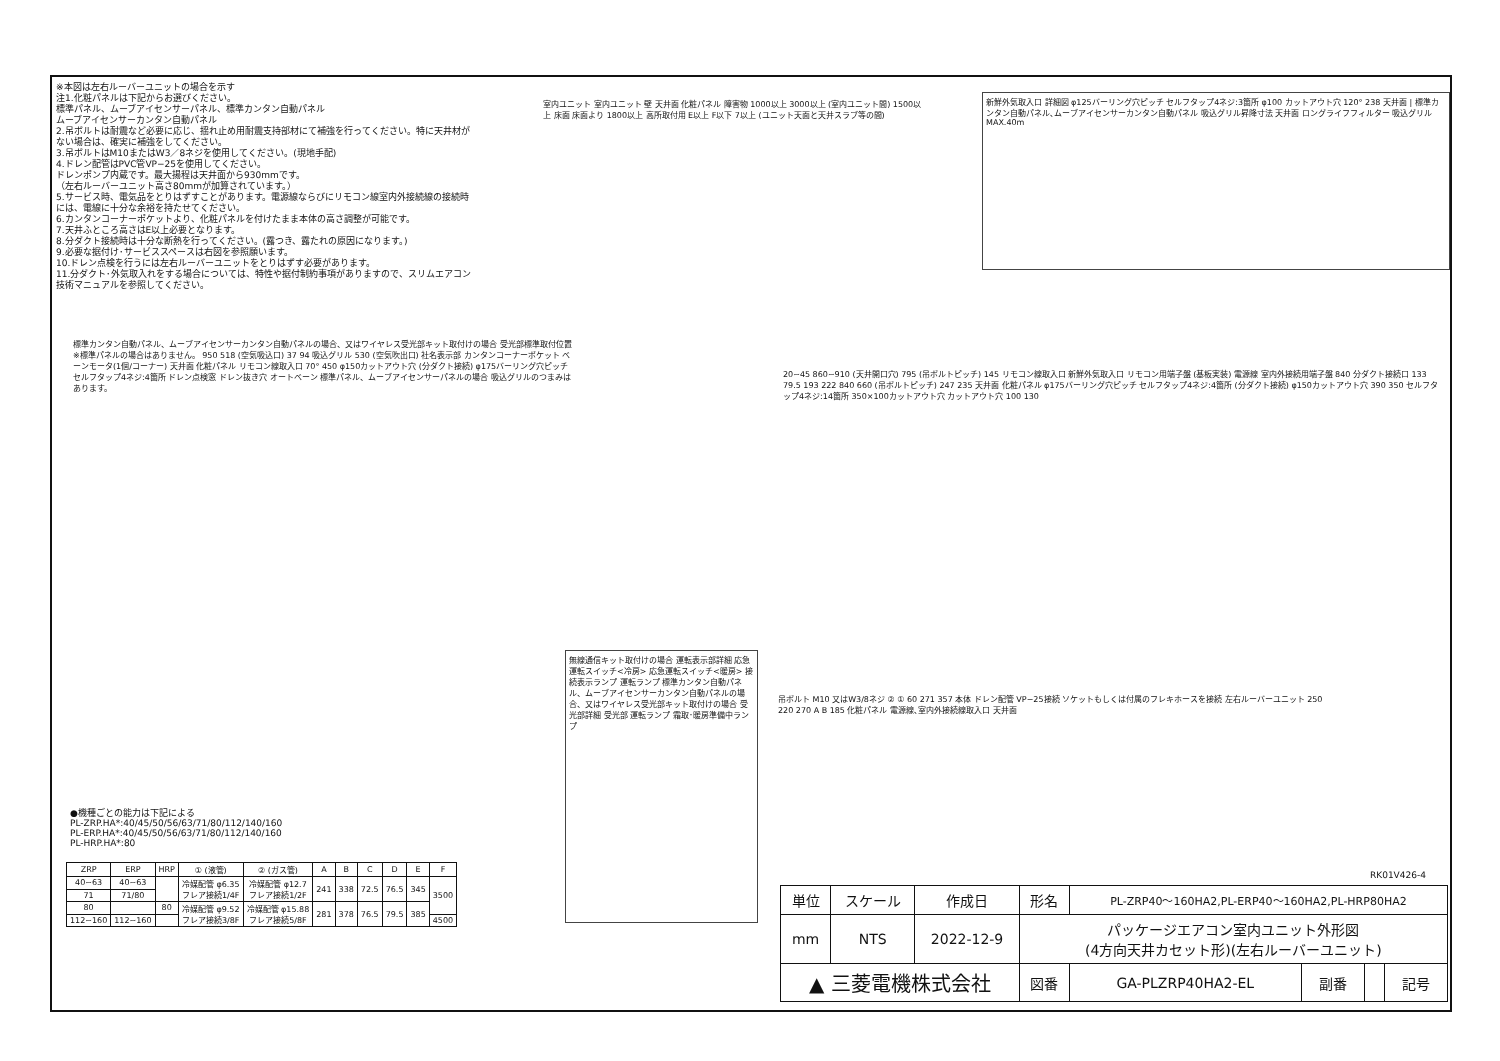※本図は左右ルーバーユニットの場合を示す
注1.化粧パネルは下記からお選びください。
標準パネル、ムーブアイセンサーパネル、標準カンタン自動パネル
ムーブアイセンサーカンタン自動パネル
2.吊ボルトは耐震など必要に応じ、揺れ止め用耐震支持部材にて補強を行ってください。特に天井材がない場合は、確実に補強をしてください。
3.吊ボルトはM10またはW3／8ネジを使用してください。(現地手配)
4.ドレン配管はPVC管VP−25を使用してください。
ドレンポンプ内蔵です。最大揚程は天井面から930mmです。
（左右ルーバーユニット高さ80mmが加算されています。）
5.サービス時、電気品をとりはずすことがあります。電源線ならびにリモコン線室内外接続線の接続時には、電線に十分な余裕を持たせてください。
6.カンタンコーナーポケットより、化粧パネルを付けたまま本体の高さ調整が可能です。
7.天井ふところ高さはE以上必要となります。
8.分ダクト接続時は十分な断熱を行ってください。(露つき、露たれの原因になります。)
9.必要な据付け･サービススペースは右図を参照願います。
10.ドレン点検を行うには左右ルーバーユニットをとりはずす必要があります。
11.分ダクト･外気取入れをする場合については、特性や据付制約事項がありますので、スリムエアコン技術マニュアルを参照してください。
室内ユニット 室内ユニット 壁 天井面 化粧パネル 障害物 1000以上 3000以上 (室内ユニット間) 1500以上 床面 床面より 1800以上 高所取付用 E以上 F以下 7以上 (ユニット天面と天井スラブ等の間)
新鮮外気取入口 詳細図 φ125バーリング穴ピッチ セルフタップ4ネジ:3箇所 φ100 カットアウト穴 120° 238 天井面 | 標準カンタン自動パネル､ムーブアイセンサーカンタン自動パネル 吸込グリル昇降寸法 天井面 ロングライフフィルター 吸込グリル MAX.40m
標準カンタン自動パネル、ムーブアイセンサーカンタン自動パネルの場合、又はワイヤレス受光部キット取付けの場合 受光部標準取付位置 ※標準パネルの場合はありません。 950 518 (空気吸込口) 37 94 吸込グリル 530 (空気吹出口) 社名表示部 カンタンコーナーポケット ベーンモータ(1個/コーナー) 天井面 化粧パネル リモコン線取入口 70° 450 φ150カットアウト穴 (分ダクト接続) φ175バーリング穴ピッチ セルフタップ4ネジ:4箇所 ドレン点検窓 ドレン抜き穴 オートベーン 標準パネル、ムーブアイセンサーパネルの場合 吸込グリルのつまみはあります。
20~45 860~910 (天井開口穴) 795 (吊ボルトピッチ) 145 リモコン線取入口 新鮮外気取入口 リモコン用端子盤 (基板実装) 電源線 室内外接続用端子盤 840 分ダクト接続口 133 79.5 193 222 840 660 (吊ボルトピッチ) 247 235 天井面 化粧パネル φ175バーリング穴ピッチ セルフタップ4ネジ:4箇所 (分ダクト接続) φ150カットアウト穴 390 350 セルフタップ4ネジ:14箇所 350×100カットアウト穴 カットアウト穴 100 130
無線通信キット取付けの場合 運転表示部詳細 応急運転スイッチ<冷房> 応急運転スイッチ<暖房> 接続表示ランプ 運転ランプ 標準カンタン自動パネル、ムーブアイセンサーカンタン自動パネルの場合、又はワイヤレス受光部キット取付けの場合 受光部詳細 受光部 運転ランプ 霜取･暖房準備中ランプ
吊ボルト M10 又はW3/8ネジ ② ① 60 271 357 本体 ドレン配管 VP−25接続 ソケットもしくは付属のフレキホースを接続 左右ルーバーユニット 250 220 270 A B 185 化粧パネル 電源線､室内外接続線取入口 天井面
●機種ごとの能力は下記による
PL-ZRP.HA*:40/45/50/56/63/71/80/112/140/160
PL-ERP.HA*:40/45/50/56/63/71/80/112/140/160
PL-HRP.HA*:80
| ZRP | ERP | HRP | ① (液管) | ② (ガス管) | A | B | C | D | E | F |
| --- | --- | --- | --- | --- | --- | --- | --- | --- | --- | --- |
| 40~63 | 40~63 | | 冷媒配管 φ6.35 フレア接続1/4F | 冷媒配管 φ12.7 フレア接続1/2F | 241 | 338 | 72.5 | 76.5 | 345 | 3500 |
| 71 | 71/80 | | | | | | | | | |
| 80 | | 80 | 冷媒配管 φ9.52 フレア接続3/8F | 冷媒配管 φ15.88 フレア接続5/8F | 281 | 378 | 76.5 | 79.5 | 385 | |
| 112~160 | 112~160 | | | | | | | | | 4500 |
RK01V426-4
| 単位 | スケール | 作成日 | 形名 | PL-ZRP40～160HA2,PL-ERP40～160HA2,PL-HRP80HA2 | | | |
| mm | NTS | 2022-12-9 | パッケージエアコン室内ユニット外形図 (4方向天井カセット形)(左右ルーバーユニット) | | | | |
| ▲ 三菱電機株式会社 | | | 図番 | GA-PLZRP40HA2-EL | 副番 | | 記号 |